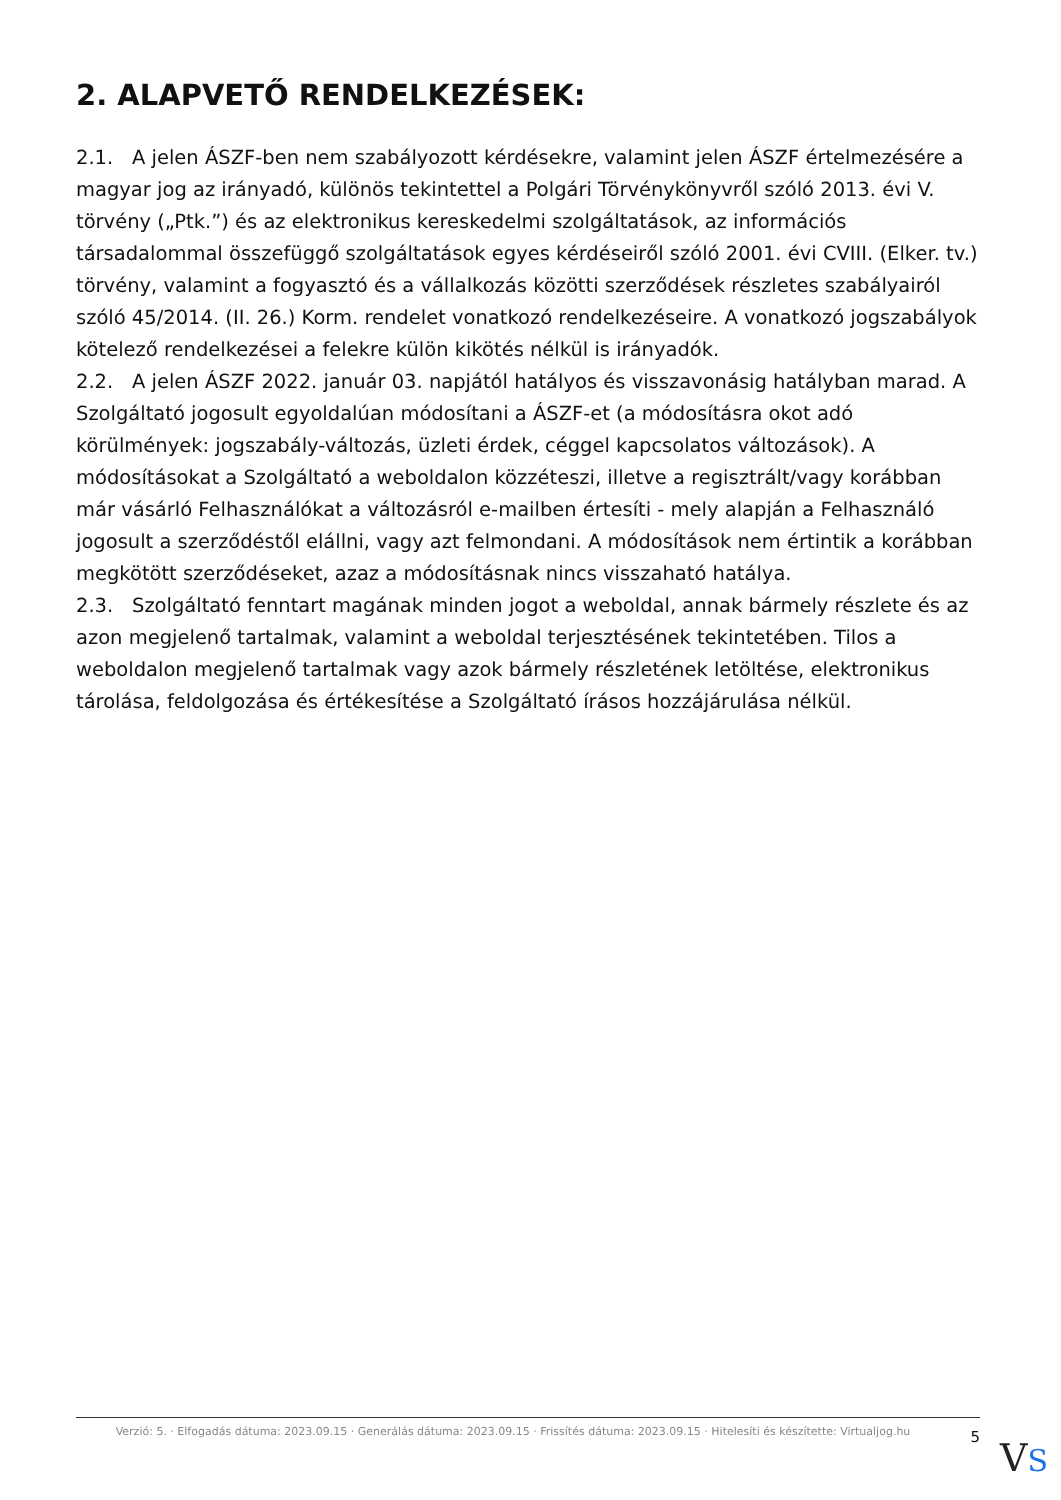2. ALAPVETŐ RENDELKEZÉSEK:
2.1. A jelen ÁSZF-ben nem szabályozott kérdésekre, valamint jelen ÁSZF értelmezésére a magyar jog az irányadó, különös tekintettel a Polgári Törvénykönyvről szóló 2013. évi V. törvény („Ptk.”) és az elektronikus kereskedelmi szolgáltatások, az információs társadalommal összefüggő szolgáltatások egyes kérdéseiről szóló 2001. évi CVIII. (Elker. tv.) törvény, valamint a fogyasztó és a vállalkozás közötti szerződések részletes szabályairól szóló 45/2014. (II. 26.) Korm. rendelet vonatkozó rendelkezéseire. A vonatkozó jogszabályok kötelező rendelkezései a felekre külön kikötés nélkül is irányadók.
2.2. A jelen ÁSZF 2022. január 03. napjától hatályos és visszavonásig hatályban marad. A Szolgáltató jogosult egyoldalúan módosítani a ÁSZF-et (a módosításra okot adó körülmények: jogszabály-változás, üzleti érdek, céggel kapcsolatos változások). A módosításokat a Szolgáltató a weboldalon közzéteszi, illetve a regisztrált/vagy korábban már vásárló Felhasználókat a változásról e-mailben értesíti - mely alapján a Felhasználó jogosult a szerződéstől elállni, vagy azt felmondani. A módosítások nem értintik a korábban megkötött szerződéseket, azaz a módosításnak nincs visszaható hatálya.
2.3. Szolgáltató fenntart magának minden jogot a weboldal, annak bármely részlete és az azon megjelenő tartalmak, valamint a weboldal terjesztésének tekintetében. Tilos a weboldalon megjelenő tartalmak vagy azok bármely részletének letöltése, elektronikus tárolása, feldolgozása és értékesítése a Szolgáltató írásos hozzájárulása nélkül.
Verzió: 5. · Elfogadás dátuma: 2023.09.15 · Generálás dátuma: 2023.09.15 · Frissítés dátuma: 2023.09.15 · Hitelesíti és készítette: Virtualjog.hu
5
VS